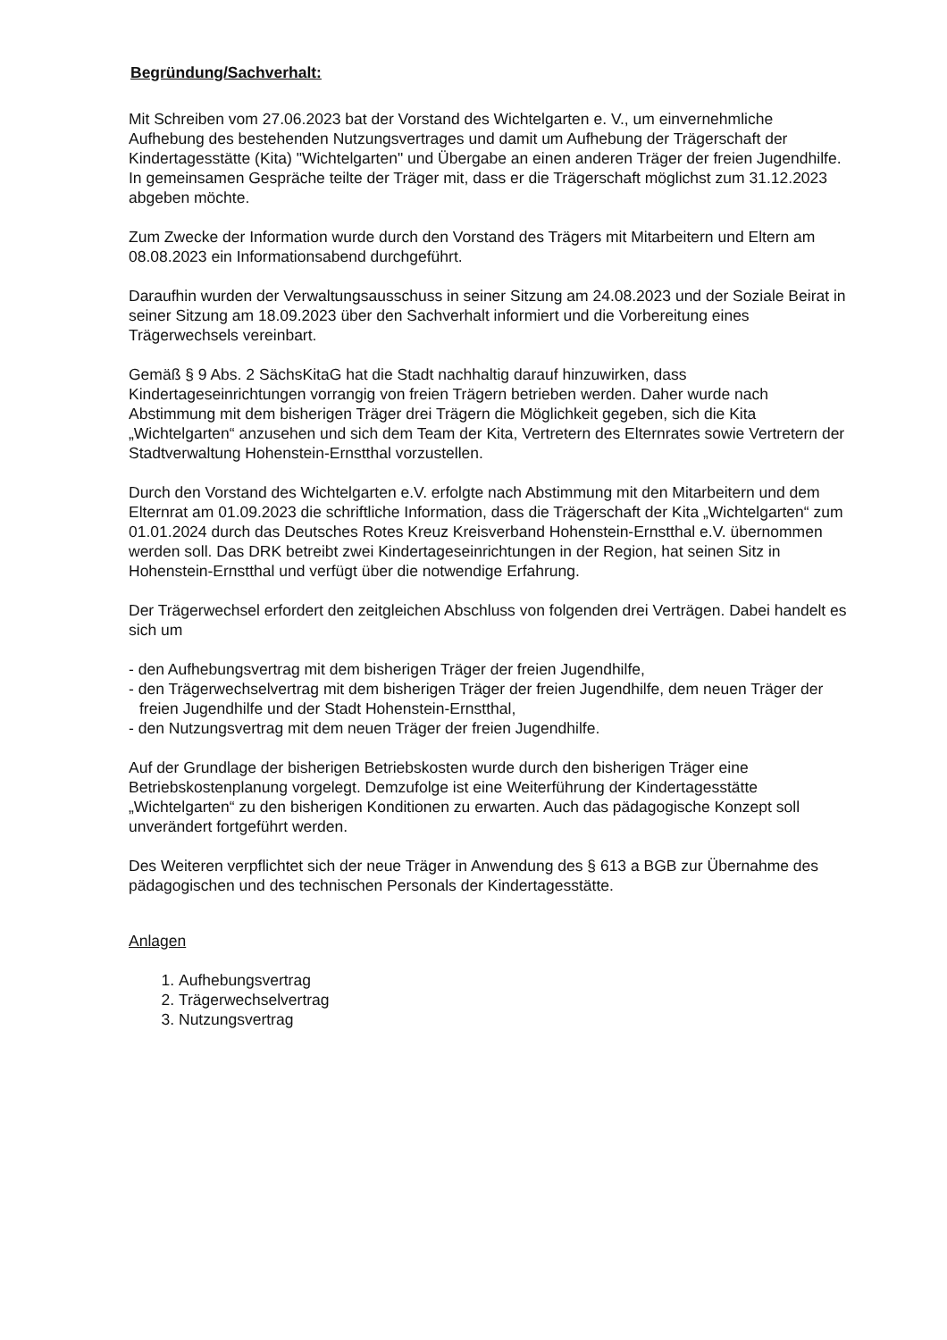Begründung/Sachverhalt:
Mit Schreiben vom 27.06.2023 bat der Vorstand des Wichtelgarten e. V., um einvernehmliche Aufhebung des bestehenden Nutzungsvertrages und damit um Aufhebung der Trägerschaft der Kindertagesstätte (Kita) "Wichtelgarten" und Übergabe an einen anderen Träger der freien Jugendhilfe. In gemeinsamen Gespräche teilte der Träger mit, dass er die Trägerschaft möglichst zum 31.12.2023 abgeben möchte.
Zum Zwecke der Information wurde durch den Vorstand des Trägers mit Mitarbeitern und Eltern am 08.08.2023 ein Informationsabend durchgeführt.
Daraufhin wurden der Verwaltungsausschuss in seiner Sitzung am 24.08.2023 und der Soziale Beirat in seiner Sitzung am 18.09.2023 über den Sachverhalt informiert und die Vorbereitung eines Trägerwechsels vereinbart.
Gemäß § 9 Abs. 2 SächsKitaG hat die Stadt nachhaltig darauf hinzuwirken, dass Kindertageseinrichtungen vorrangig von freien Trägern betrieben werden. Daher wurde nach Abstimmung mit dem bisherigen Träger drei Trägern die Möglichkeit gegeben, sich die Kita „Wichtelgarten“ anzusehen und sich dem Team der Kita, Vertretern des Elternrates sowie Vertretern der Stadtverwaltung Hohenstein-Ernstthal vorzustellen.
Durch den Vorstand des Wichtelgarten e.V. erfolgte nach Abstimmung mit den Mitarbeitern und dem Elternrat am 01.09.2023 die schriftliche Information, dass die Trägerschaft der Kita „Wichtelgarten“ zum 01.01.2024 durch das Deutsches Rotes Kreuz Kreisverband Hohenstein-Ernstthal e.V. übernommen werden soll. Das DRK betreibt zwei Kindertageseinrichtungen in der Region, hat seinen Sitz in Hohenstein-Ernstthal und verfügt über die notwendige Erfahrung.
Der Trägerwechsel erfordert den zeitgleichen Abschluss von folgenden drei Verträgen. Dabei handelt es sich um
- den Aufhebungsvertrag mit dem bisherigen Träger der freien Jugendhilfe,
- den Trägerwechselvertrag mit dem bisherigen Träger der freien Jugendhilfe, dem neuen Träger der freien Jugendhilfe und der Stadt Hohenstein-Ernstthal,
- den Nutzungsvertrag mit dem neuen Träger der freien Jugendhilfe.
Auf der Grundlage der bisherigen Betriebskosten wurde durch den bisherigen Träger eine Betriebskostenplanung vorgelegt. Demzufolge ist eine Weiterführung der Kindertagesstätte „Wichtelgarten“ zu den bisherigen Konditionen zu erwarten. Auch das pädagogische Konzept soll unverändert fortgeführt werden.
Des Weiteren verpflichtet sich der neue Träger in Anwendung des § 613 a BGB zur Übernahme des pädagogischen und des technischen Personals der Kindertagesstätte.
Anlagen
1. Aufhebungsvertrag
2. Trägerwechselvertrag
3. Nutzungsvertrag